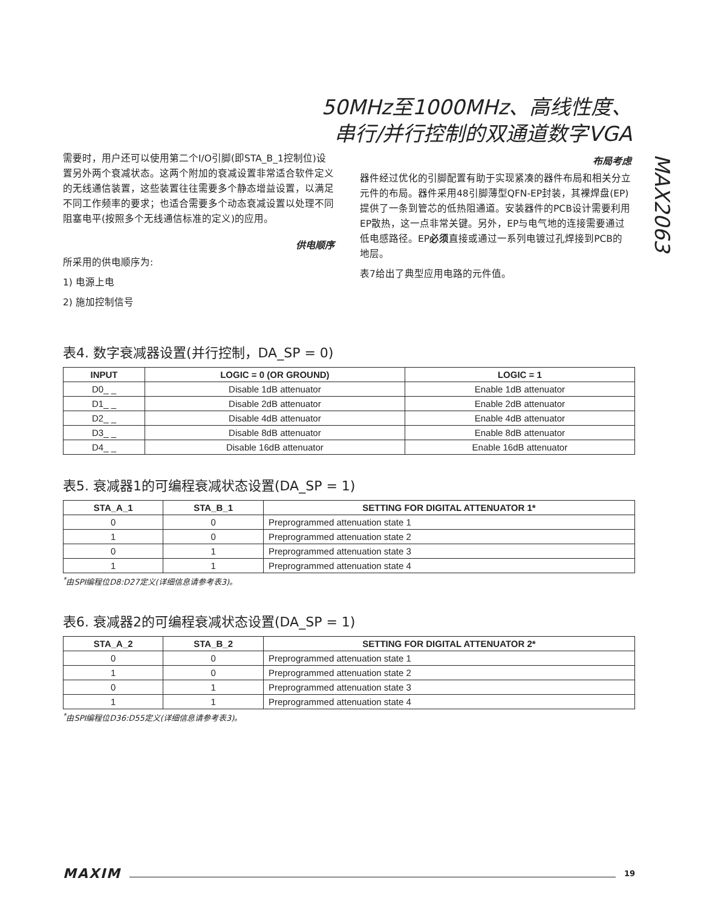50MHz至1000MHz、高线性度、
串行/并行控制的双通道数字VGA
MAX2063
需要时，用户还可以使用第二个I/O引脚(即STA_B_1控制位)设置另外两个衰减状态。这两个附加的衰减设置非常适合软件定义的无线通信装置，这些装置往往需要多个静态增益设置，以满足不同工作频率的要求；也适合需要多个动态衰减设置以处理不同阻塞电平(按照多个无线通信标准的定义)的应用。
供电顺序
所采用的供电顺序为:
1) 电源上电
2) 施加控制信号
布局考虑
器件经过优化的引脚配置有助于实现紧凑的器件布局和相关分立元件的布局。器件采用48引脚薄型QFN-EP封装，其裸焊盘(EP)提供了一条到管芯的低热阻通道。安装器件的PCB设计需要利用EP散热，这一点非常关键。另外，EP与电气地的连接需要通过低电感路径。EP必须直接或通过一系列电镀过孔焊接到PCB的地层。
表7给出了典型应用电路的元件值。
表4. 数字衰减器设置(并行控制，DA_SP = 0)
| INPUT | LOGIC = 0 (OR GROUND) | LOGIC = 1 |
| --- | --- | --- |
| D0_ _ | Disable 1dB attenuator | Enable 1dB attenuator |
| D1_ _ | Disable 2dB attenuator | Enable 2dB attenuator |
| D2_ _ | Disable 4dB attenuator | Enable 4dB attenuator |
| D3_ _ | Disable 8dB attenuator | Enable 8dB attenuator |
| D4_ _ | Disable 16dB attenuator | Enable 16dB attenuator |
表5. 衰减器1的可编程衰减状态设置(DA_SP = 1)
| STA_A_1 | STA_B_1 | SETTING FOR DIGITAL ATTENUATOR 1* |
| --- | --- | --- |
| 0 | 0 | Preprogrammed attenuation state 1 |
| 1 | 0 | Preprogrammed attenuation state 2 |
| 0 | 1 | Preprogrammed attenuation state 3 |
| 1 | 1 | Preprogrammed attenuation state 4 |
<sup>*</sup> 由SPI编程位D8:D27定义(详细信息请参考表3)。
表6. 衰减器2的可编程衰减状态设置(DA_SP = 1)
| STA_A_2 | STA_B_2 | SETTING FOR DIGITAL ATTENUATOR 2* |
| --- | --- | --- |
| 0 | 0 | Preprogrammed attenuation state 1 |
| 1 | 0 | Preprogrammed attenuation state 2 |
| 0 | 1 | Preprogrammed attenuation state 3 |
| 1 | 1 | Preprogrammed attenuation state 4 |
<sup>*</sup> 由SPI编程位D36:D55定义(详细信息请参考表3)。
MAXIM
19